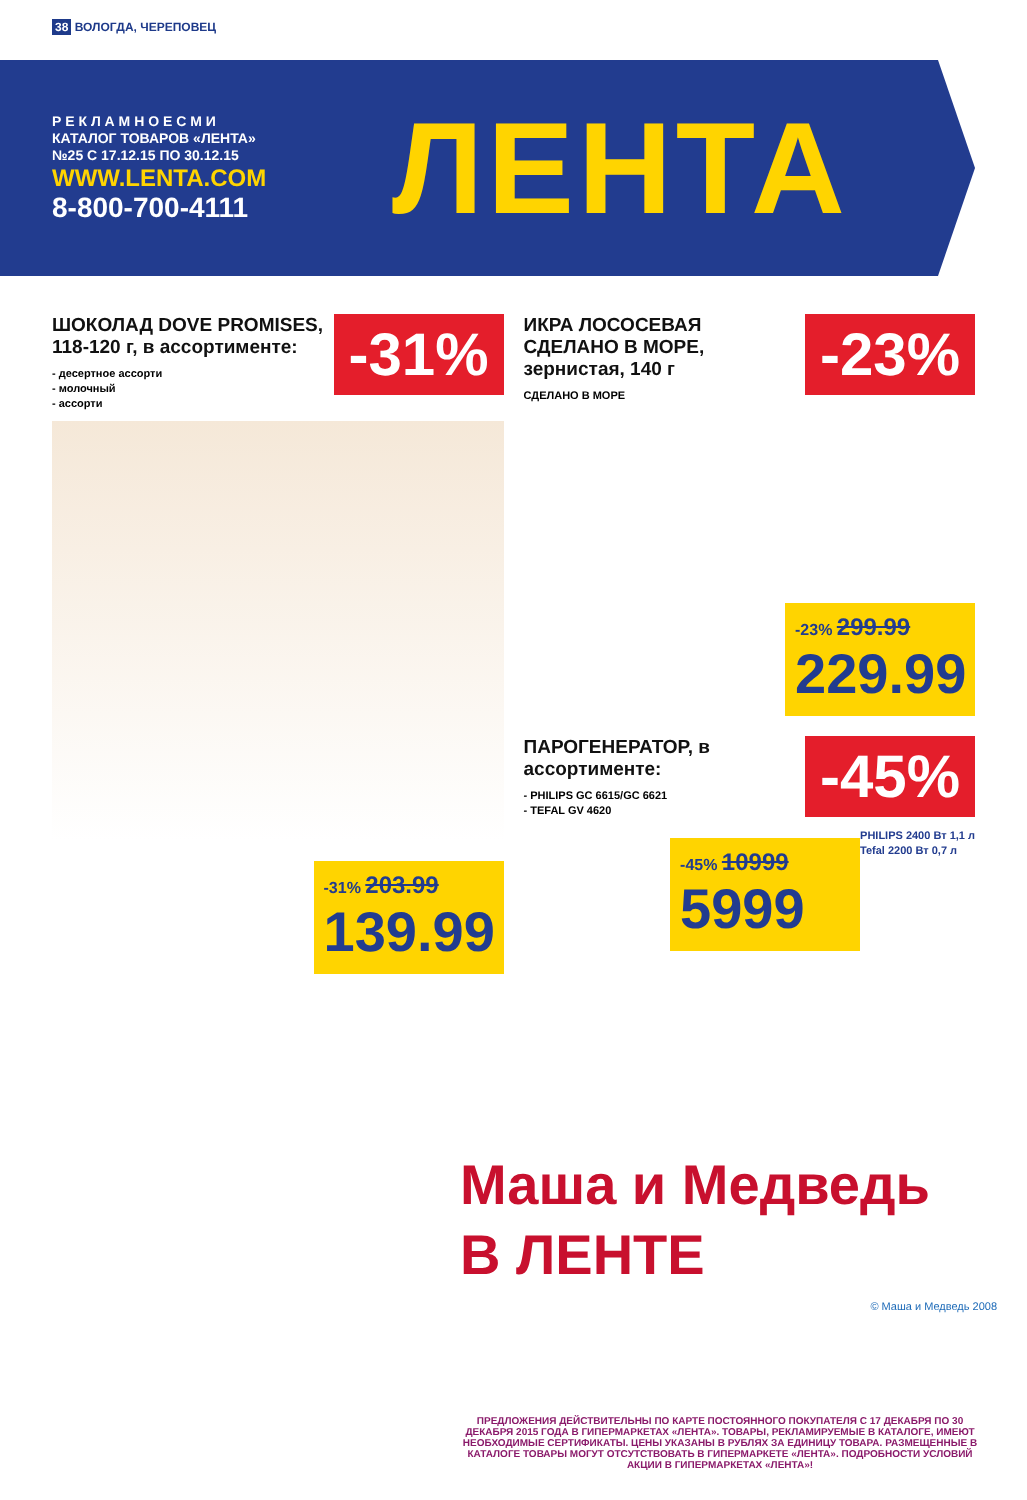38 ВОЛОГДА, ЧЕРЕПОВЕЦ
Р Е К Л А М Н О Е С М И
КАТАЛОГ ТОВАРОВ «ЛЕНТА»
№25 С 17.12.15 ПО 30.12.15
WWW.LENTA.COM
8-800-700-4111
ЛЕНТА
-31%
ШОКОЛАД DOVE PROMISES,
118-120 г, в ассортименте:
- десертное ассорти
- молочный
- ассорти
-31% 203.99
139.99
-23%
ИКРА ЛОСОСЕВАЯ
СДЕЛАНО В МОРЕ,
зернистая, 140 г
СДЕЛАНО В МОРЕ
-23% 299.99
229.99
-45%
ПАРОГЕНЕРАТОР, в ассортименте:
- PHILIPS GC 6615/GC 6621
- TEFAL GV 4620
PHILIPS 2400 Вт 1,1 л
Tefal 2200 Вт 0,7 л
-45% 10999
5999
Маша и Медведь
В ЛЕНТЕ
© Маша и Медведь 2008
ПРЕДЛОЖЕНИЯ ДЕЙСТВИТЕЛЬНЫ ПО КАРТЕ ПОСТОЯННОГО ПОКУПАТЕЛЯ С 17 ДЕКАБРЯ ПО 30 ДЕКАБРЯ 2015 ГОДА В ГИПЕРМАРКЕТАХ «ЛЕНТА». ТОВАРЫ, РЕКЛАМИРУЕМЫЕ В КАТАЛОГЕ, ИМЕЮТ НЕОБХОДИМЫЕ СЕРТИФИКАТЫ. ЦЕНЫ УКАЗАНЫ В РУБЛЯХ ЗА ЕДИНИЦУ ТОВАРА. РАЗМЕЩЕННЫЕ В КАТАЛОГЕ ТОВАРЫ МОГУТ ОТСУТСТВОВАТЬ В ГИПЕРМАРКЕТЕ «ЛЕНТА». ПОДРОБНОСТИ УСЛОВИЙ АКЦИИ В ГИПЕРМАРКЕТАХ «ЛЕНТА»!